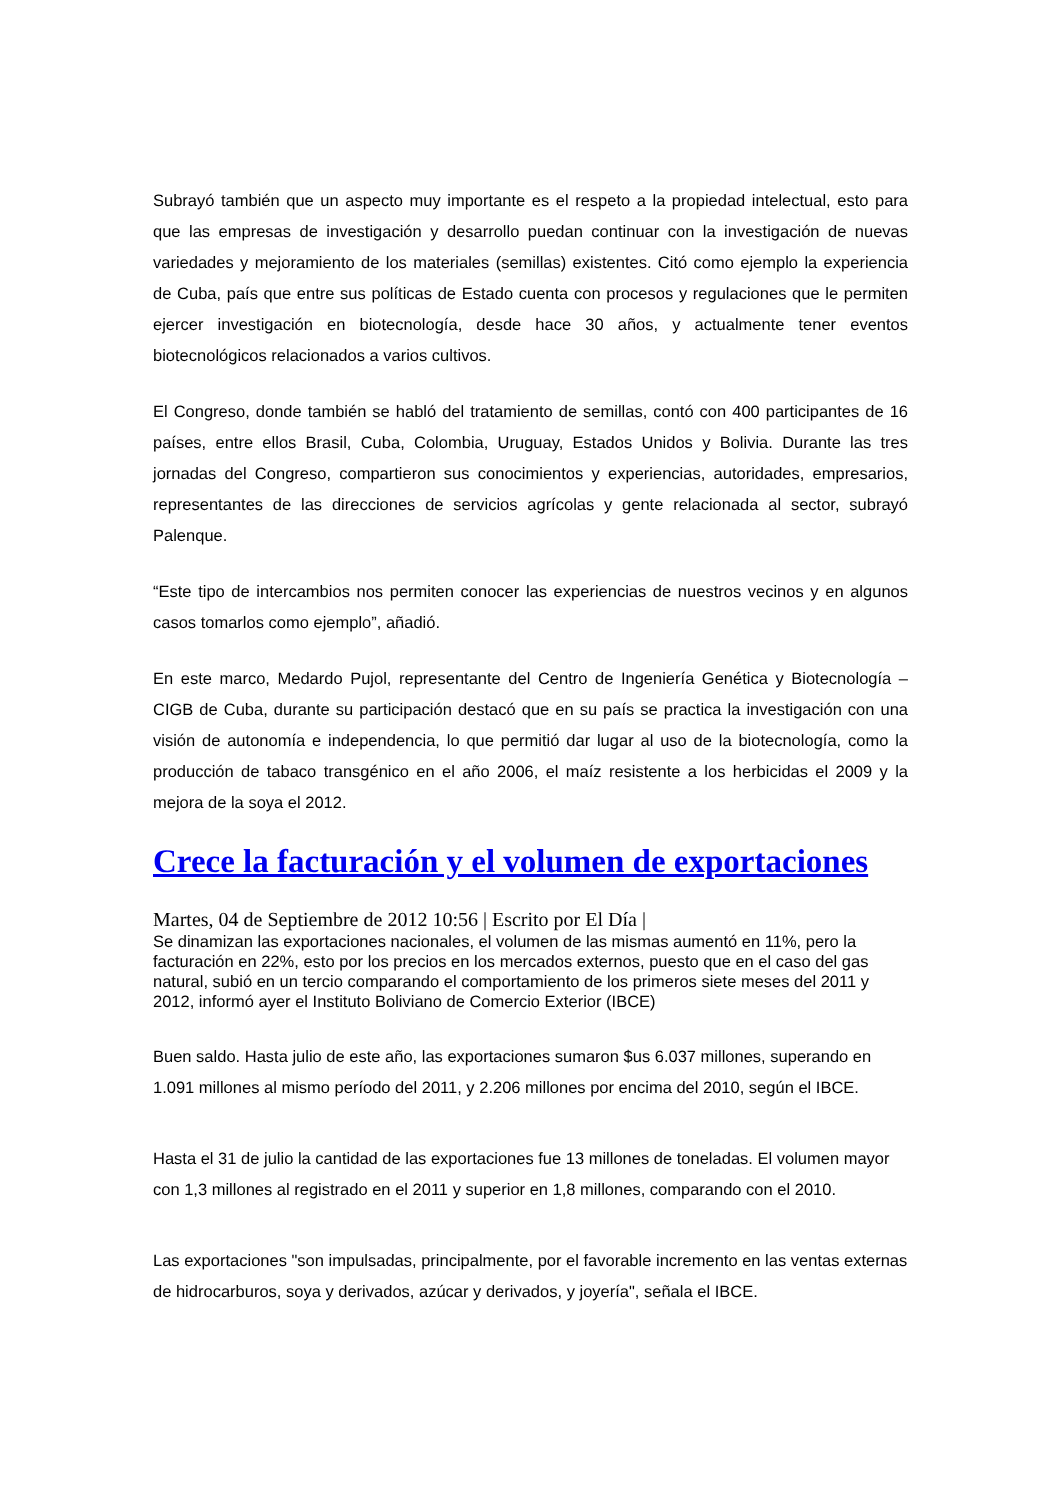Subrayó también que un aspecto muy importante es el respeto a la propiedad intelectual, esto para que las empresas de investigación y desarrollo puedan continuar con la investigación de nuevas variedades y mejoramiento de los materiales (semillas) existentes. Citó como ejemplo la experiencia de Cuba, país que entre sus políticas de Estado cuenta con procesos y regulaciones que le permiten ejercer investigación en biotecnología, desde hace 30 años, y actualmente tener eventos biotecnológicos relacionados a varios cultivos.
El Congreso, donde también se habló del tratamiento de semillas, contó con 400 participantes de 16 países, entre ellos Brasil, Cuba, Colombia, Uruguay, Estados Unidos y Bolivia. Durante las tres jornadas del Congreso, compartieron sus conocimientos y experiencias, autoridades, empresarios, representantes de las direcciones de servicios agrícolas y gente relacionada al sector, subrayó Palenque.
“Este tipo de intercambios nos permiten conocer las experiencias de nuestros vecinos y en algunos casos tomarlos como ejemplo”, añadió.
En este marco, Medardo Pujol, representante del Centro de Ingeniería Genética y Biotecnología – CIGB de Cuba, durante su participación destacó que en su país se practica la investigación con una visión de autonomía e independencia, lo que permitió dar lugar al uso de la biotecnología, como la producción de tabaco transgénico en el año 2006, el maíz resistente a los herbicidas el 2009 y la mejora de la soya el 2012.
Crece la facturación y el volumen de exportaciones
Martes, 04 de Septiembre de 2012 10:56 | Escrito por El Día |
Se dinamizan las exportaciones nacionales, el volumen de las mismas aumentó en 11%, pero la facturación en 22%, esto por los precios en los mercados externos, puesto que en el caso del gas natural, subió en un tercio comparando el comportamiento de los primeros siete meses del 2011 y 2012, informó ayer el Instituto Boliviano de Comercio Exterior (IBCE)
Buen saldo. Hasta julio de este año, las exportaciones sumaron $us 6.037 millones, superando en 1.091 millones al mismo período del 2011, y 2.206 millones por encima del 2010, según el IBCE.
Hasta el 31 de julio la cantidad de las exportaciones fue 13 millones de toneladas. El volumen mayor con 1,3 millones al registrado en el 2011 y superior en 1,8 millones, comparando con el 2010.
Las exportaciones "son impulsadas, principalmente, por el favorable incremento en las ventas externas de hidrocarburos, soya y derivados, azúcar y derivados, y joyería", señala el IBCE.